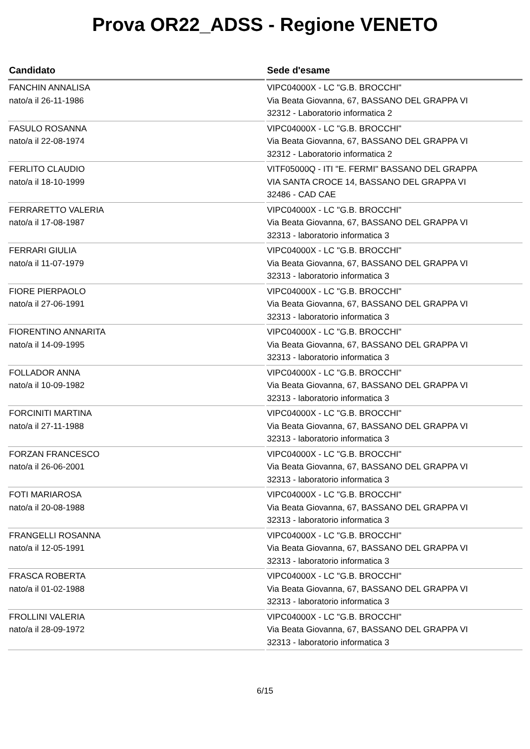Prova OR22_ADSS - Regione VENETO
| Candidato | Sede d'esame |
| --- | --- |
| FANCHIN ANNALISA nato/a il 26-11-1986 | VIPC04000X - LC "G.B. BROCCHI" Via Beata Giovanna, 67, BASSANO DEL GRAPPA VI 32312 - Laboratorio informatica 2 |
| FASULO ROSANNA nato/a il 22-08-1974 | VIPC04000X - LC "G.B. BROCCHI" Via Beata Giovanna, 67, BASSANO DEL GRAPPA VI 32312 - Laboratorio informatica 2 |
| FERLITO CLAUDIO nato/a il 18-10-1999 | VITF05000Q - ITI "E. FERMI" BASSANO DEL GRAPPA VIA SANTA CROCE 14, BASSANO DEL GRAPPA VI 32486 - CAD CAE |
| FERRARETTO VALERIA nato/a il 17-08-1987 | VIPC04000X - LC "G.B. BROCCHI" Via Beata Giovanna, 67, BASSANO DEL GRAPPA VI 32313 - laboratorio informatica 3 |
| FERRARI GIULIA nato/a il 11-07-1979 | VIPC04000X - LC "G.B. BROCCHI" Via Beata Giovanna, 67, BASSANO DEL GRAPPA VI 32313 - laboratorio informatica 3 |
| FIORE PIERPAOLO nato/a il 27-06-1991 | VIPC04000X - LC "G.B. BROCCHI" Via Beata Giovanna, 67, BASSANO DEL GRAPPA VI 32313 - laboratorio informatica 3 |
| FIORENTINO ANNARITA nato/a il 14-09-1995 | VIPC04000X - LC "G.B. BROCCHI" Via Beata Giovanna, 67, BASSANO DEL GRAPPA VI 32313 - laboratorio informatica 3 |
| FOLLADOR ANNA nato/a il 10-09-1982 | VIPC04000X - LC "G.B. BROCCHI" Via Beata Giovanna, 67, BASSANO DEL GRAPPA VI 32313 - laboratorio informatica 3 |
| FORCINITI MARTINA nato/a il 27-11-1988 | VIPC04000X - LC "G.B. BROCCHI" Via Beata Giovanna, 67, BASSANO DEL GRAPPA VI 32313 - laboratorio informatica 3 |
| FORZAN FRANCESCO nato/a il 26-06-2001 | VIPC04000X - LC "G.B. BROCCHI" Via Beata Giovanna, 67, BASSANO DEL GRAPPA VI 32313 - laboratorio informatica 3 |
| FOTI MARIAROSA nato/a il 20-08-1988 | VIPC04000X - LC "G.B. BROCCHI" Via Beata Giovanna, 67, BASSANO DEL GRAPPA VI 32313 - laboratorio informatica 3 |
| FRANGELLI ROSANNA nato/a il 12-05-1991 | VIPC04000X - LC "G.B. BROCCHI" Via Beata Giovanna, 67, BASSANO DEL GRAPPA VI 32313 - laboratorio informatica 3 |
| FRASCA ROBERTA nato/a il 01-02-1988 | VIPC04000X - LC "G.B. BROCCHI" Via Beata Giovanna, 67, BASSANO DEL GRAPPA VI 32313 - laboratorio informatica 3 |
| FROLLINI VALERIA nato/a il 28-09-1972 | VIPC04000X - LC "G.B. BROCCHI" Via Beata Giovanna, 67, BASSANO DEL GRAPPA VI 32313 - laboratorio informatica 3 |
6/15